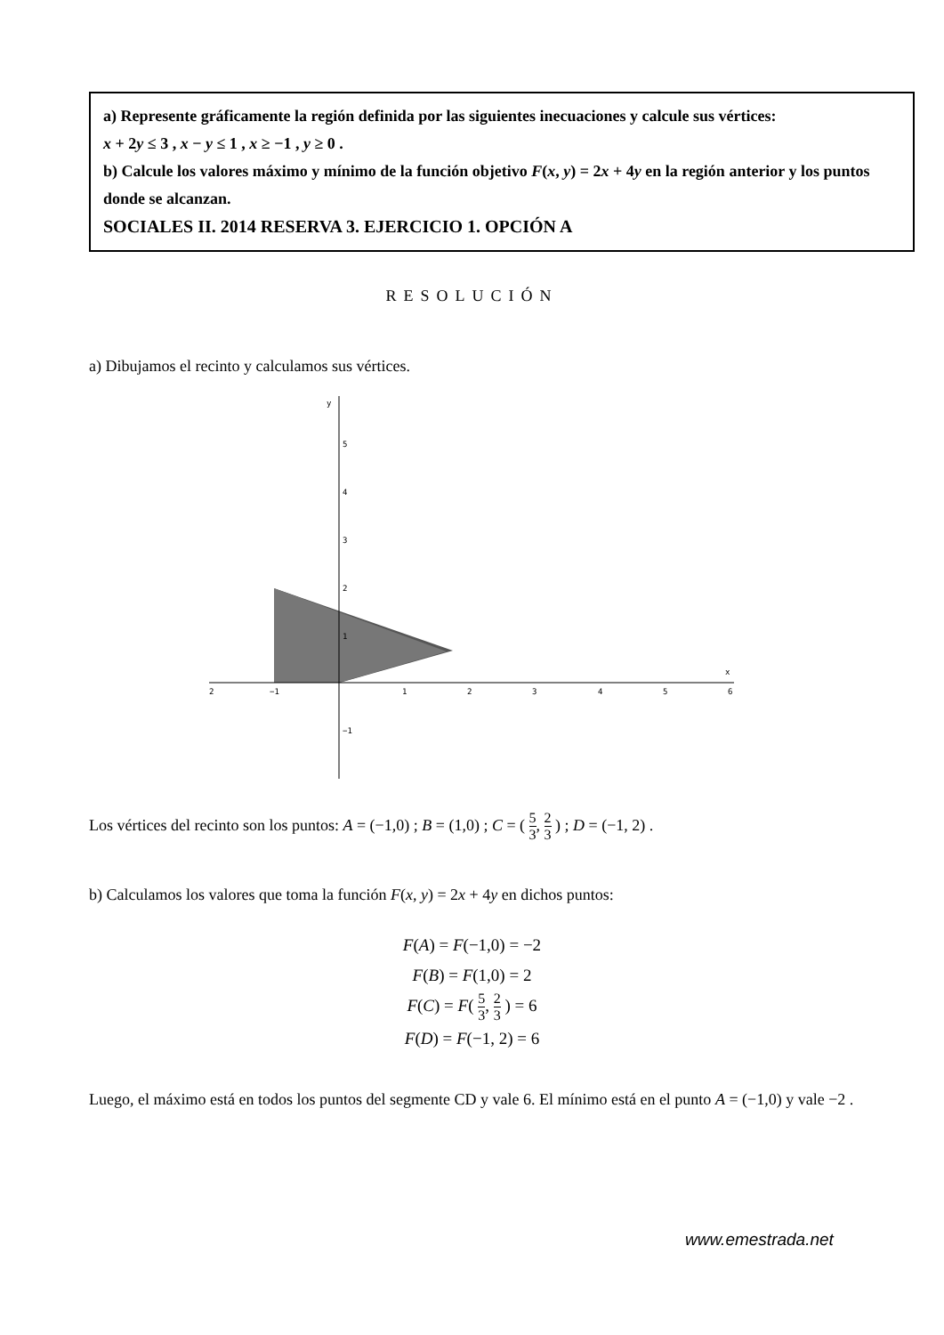a) Represente gráficamente la región definida por las siguientes inecuaciones y calcule sus vértices:
x + 2y ≤ 3 , x − y ≤ 1 , x ≥ −1 , y ≥ 0 .
b) Calcule los valores máximo y mínimo de la función objetivo F(x, y) = 2x + 4y en la región anterior y los puntos donde se alcanzan.
SOCIALES II. 2014 RESERVA 3. EJERCICIO 1. OPCIÓN A
RESOLUCIÓN
a) Dibujamos el recinto y calculamos sus vértices.
2
−1
1
2
3
4
5
6
5
4
3
2
1
−1
y
x
Los vértices del recinto son los puntos: A = (−1,0) ; B = (1,0) ; C = ( 5 3, 2 3 ) ; D = (−1, 2) .
b) Calculamos los valores que toma la función F(x, y) = 2x + 4y en dichos puntos:
F(A) = F(−1,0) = −2
F(B) = F(1,0) = 2
F(C) = F( 5 3, 2 3 ) = 6
F(D) = F(−1, 2) = 6
Luego, el máximo está en todos los puntos del segmente CD y vale 6. El mínimo está en el punto A = (−1,0) y vale −2 .
www.emestrada.net